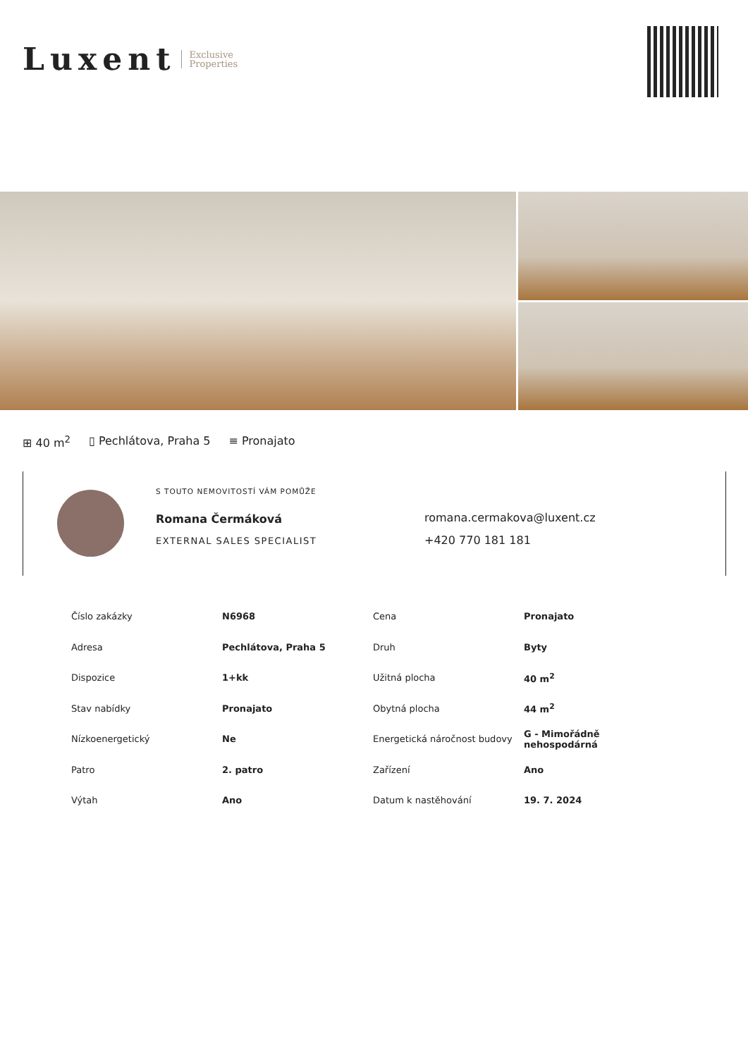Luxent Exclusive
Properties
⊞ 40 m<sup>2</sup> ▯ Pechlátova, Praha 5 ≡ Pronajato
S TOUTO NEMOVITOSTÍ VÁM POMŮŽE
Romana Čermáková
EXTERNAL SALES SPECIALIST
romana.cermakova@luxent.cz
+420 770 181 181
| Číslo zakázky | N6968 | Cena | Pronajato |
| Adresa | Pechlátova, Praha 5 | Druh | Byty |
| Dispozice | 1+kk | Užitná plocha | 40 m<sup>2</sup> |
| Stav nabídky | Pronajato | Obytná plocha | 44 m<sup>2</sup> |
| Nízkoenergetický | Ne | Energetická náročnost budovy | G - Mimořádně nehospodárná |
| Patro | 2. patro | Zařízení | Ano |
| Výtah | Ano | Datum k nastěhování | 19. 7. 2024 |